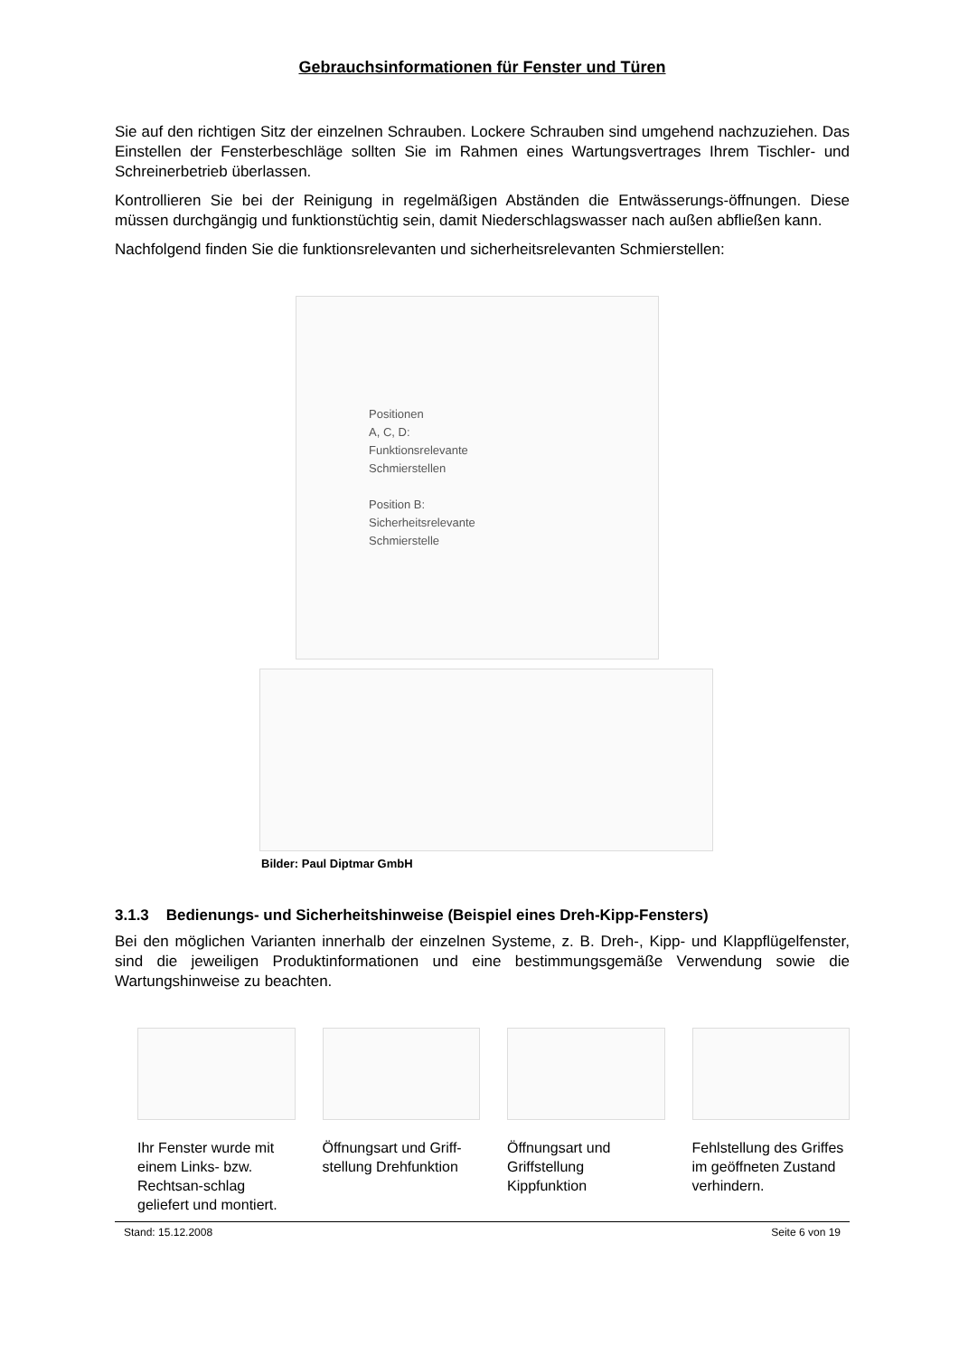Gebrauchsinformationen für Fenster und Türen
Sie auf den richtigen Sitz der einzelnen Schrauben. Lockere Schrauben sind umgehend nachzuziehen. Das Einstellen der Fensterbeschläge sollten Sie im Rahmen eines Wartungsvertrages Ihrem Tischler- und Schreinerbetrieb überlassen.
Kontrollieren Sie bei der Reinigung in regelmäßigen Abständen die Entwässerungs-öffnungen. Diese müssen durchgängig und funktionstüchtig sein, damit Niederschlagswasser nach außen abfließen kann.
Nachfolgend finden Sie die funktionsrelevanten und sicherheitsrelevanten Schmierstellen:
Positionen
A, C, D:
Funktionsrelevante
Schmierstellen
Position B:
Sicherheitsrelevante
Schmierstelle
Bilder: Paul Diptmar GmbH
3.1.3 Bedienungs- und Sicherheitshinweise (Beispiel eines Dreh-Kipp-Fensters)
Bei den möglichen Varianten innerhalb der einzelnen Systeme, z. B. Dreh-, Kipp- und Klappflügelfenster, sind die jeweiligen Produktinformationen und eine bestimmungsgemäße Verwendung sowie die Wartungshinweise zu beachten.
Ihr Fenster wurde mit einem Links- bzw. Rechtsan-schlag geliefert und montiert.
Öffnungsart und Griff-stellung Drehfunktion
Öffnungsart und Griffstellung Kippfunktion
Fehlstellung des Griffes im geöffneten Zustand verhindern.
Stand: 15.12.2008 Seite 6 von 19